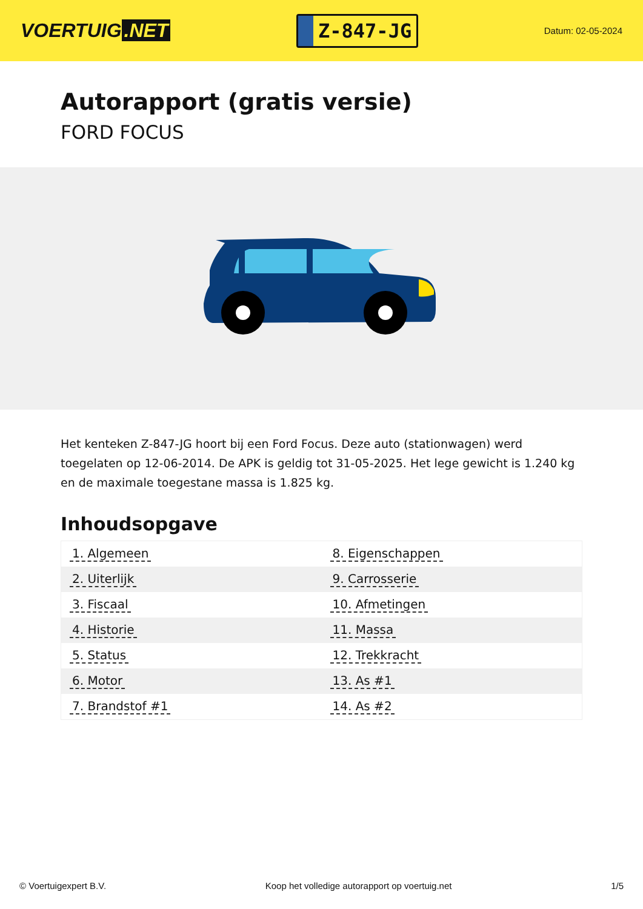VOERTUIG.NET
Z-847-JG
Datum: 02-05-2024
Autorapport (gratis versie)
FORD FOCUS
Het kenteken Z-847-JG hoort bij een Ford Focus. Deze auto (stationwagen) werd toegelaten op 12-06-2014. De APK is geldig tot 31-05-2025. Het lege gewicht is 1.240 kg en de maximale toegestane massa is 1.825 kg.
Inhoudsopgave
| 1. Algemeen | 8. Eigenschappen |
| 2. Uiterlijk | 9. Carrosserie |
| 3. Fiscaal | 10. Afmetingen |
| 4. Historie | 11. Massa |
| 5. Status | 12. Trekkracht |
| 6. Motor | 13. As #1 |
| 7. Brandstof #1 | 14. As #2 |
© Voertuigexpert B.V. Koop het volledige autorapport op voertuig.net
1/5